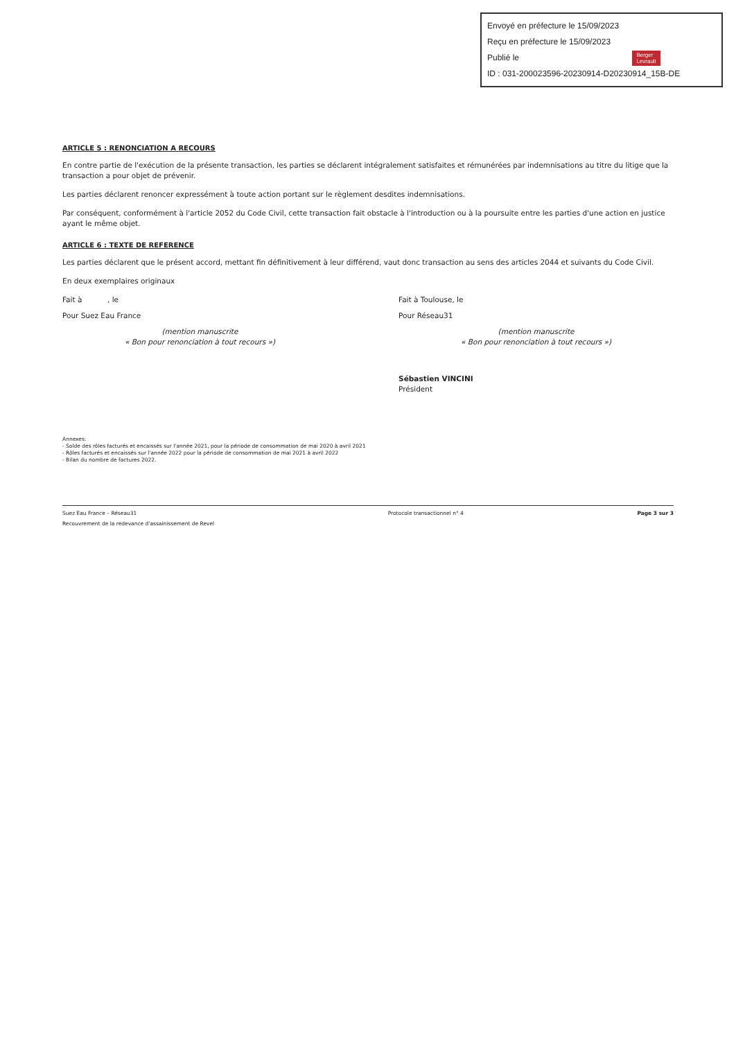Envoyé en préfecture le 15/09/2023
Reçu en préfecture le 15/09/2023
Publié le Berger
Levrault
ID : 031-200023596-20230914-D20230914_15B-DE
ARTICLE 5 : RENONCIATION A RECOURS
En contre partie de l'exécution de la présente transaction, les parties se déclarent intégralement satisfaites et rémunérées par indemnisations au titre du litige que la transaction a pour objet de prévenir.
Les parties déclarent renoncer expressément à toute action portant sur le règlement desdites indemnisations.
Par conséquent, conformément à l'article 2052 du Code Civil, cette transaction fait obstacle à l'introduction ou à la poursuite entre les parties d'une action en justice ayant le même objet.
ARTICLE 6 : TEXTE DE REFERENCE
Les parties déclarent que le présent accord, mettant fin définitivement à leur différend, vaut donc transaction au sens des articles 2044 et suivants du Code Civil.
En deux exemplaires originaux
Fait à , le Fait à Toulouse, le
Pour Suez Eau France Pour Réseau31
(mention manuscrite
« Bon pour renonciation à tout recours »)
(mention manuscrite
« Bon pour renonciation à tout recours »)
Sébastien VINCINI
Président
Annexes:
- Solde des rôles facturés et encaissés sur l'année 2021, pour la période de consommation de mai 2020 à avril 2021
- Rôles facturés et encaissés sur l'année 2022 pour la période de consommation de mai 2021 à avril 2022
- Bilan du nombre de factures 2022.
Suez Eau France – Réseau31
Recouvrement de la redevance d'assainissement de Revel Protocole transactionnel n° 4 Page 3 sur 3